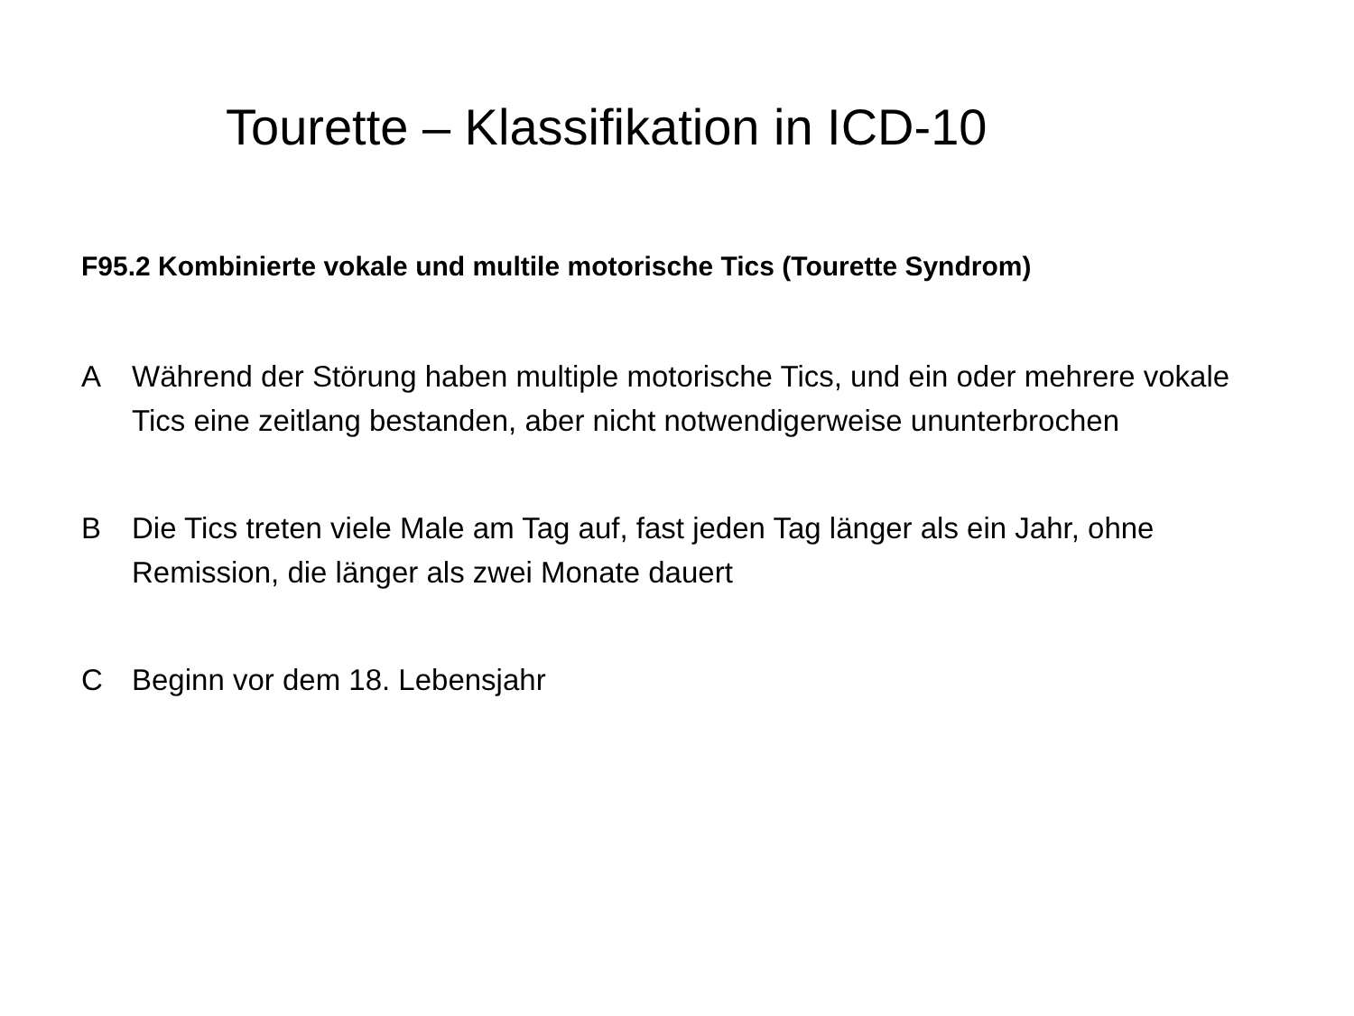Tourette – Klassifikation in ICD-10
F95.2 Kombinierte vokale und multile motorische Tics (Tourette Syndrom)
A Während der Störung haben multiple motorische Tics, und ein oder mehrere vokale Tics eine zeitlang bestanden, aber nicht notwendigerweise ununterbrochen
B Die Tics treten viele Male am Tag auf, fast jeden Tag länger als ein Jahr, ohne Remission, die länger als zwei Monate dauert
C Beginn vor dem 18. Lebensjahr